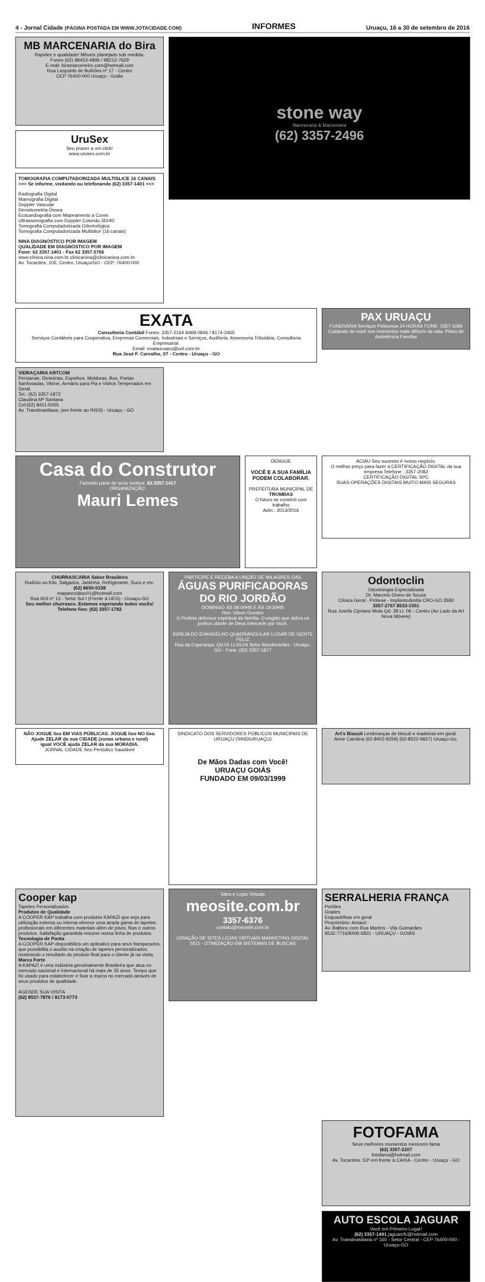4 - Jornal Cidade (PÁGINA POSTADA EM WWW.JOTACIDADE.COM) INFORMES Uruaçu, 16 a 30 de setembro de 2016
MB MARCENARIA do Bira
Rapidez e qualidade! Móveis planejado sob medida.
Fones (62) 98453-4896 / 98212-7629
E-mail: biramarceneiro.com@hotmail.com
Rua Leopoldo de Bulhões nº 17 - Centro
CEP 76400-000 Uruaçu - Goiás
stone way
Marmoraria & Marcenaria
(62) 3357-2496
UruSex
Seu prazer a um click!
www.urusex.com.br
TOMOGRAFIA COMPUTADORIZADA MULTISLICE 16 CANAIS
>>> Se informe, visitando ou telefonando (62) 3357-1401 <<<
Radiografia Digital
Mamografia Digital
Doppler Vascular
Densitometria Óssea
Ecocardiografia com Mapeamento a Cores
Ultrassonografia com Doppler Colorido 3D/4D
Tomografia Computadorizada Odontológica
Tomografia Computadorizada Multislice (16 canais)
NINA DIAGNÓSTICO POR IMAGEM
QUALIDADE EM DIAGNÓSTICO POR IMAGEM
Fone: 62 3357.1401 - Fax 62 3357.5766
www.clinica.nina.com.br clinicanina@clinicanina.com.br
Av. Tocantins, 105, Centro, Uruaçu/GO - CEP: 76400-000
EXATA
Consultoria Contábil Fones: 3357-2164 8468-0846 / 8174-3465
Serviços Contábeis para Cooperativa, Empresas Comerciais, Industriais e Serviços, Auditoria, Assessoria Tributária, Consultoria Empresarial.
Email: exatauruacu@uol.com.br
Rua José F. Carvalho, 07 - Centro - Uruaçu - GO
PAX URUAÇU
FUNERÁRIA Serviços Póstumos 24 HORAS FONE: 3357-1086
Cuidando de você nos momentos mais difíceis da vida. Plano de Assistência Familiar
VIDRAÇARIA ARTCOM
Persianas, Divisórias, Espelhos, Molduras, Box, Portas Sanfonadas, Vitrine, Armário para Pia e Vidros Temperados em Geral.
Tel.: (62) 3357-1872
Claudina Mª Santana
Cel:(62) 8411-5065
Av. Transbrasiliana, (em frente ao INSS) - Uruaçu - GO
Casa do Construtor
Fazendo parte de seus sonhos. 62.3357.1417
ORGANIZAÇÃO:
Mauri Lemes
DENGUE
VOCÊ E A SUA FAMÍLIA PODEM COLABORAR.
PREFEITURA MUNICIPAL DE TROMBAS
O futuro se constrói com trabalho
Adm.: 2013/2016
ACIAU Seu sucesso é nosso negócio.
O melhor preço para fazer a CERTIFICAÇÃO DIGITAL da sua empresa Telefone : 3357-2082
CERTIFICAÇÃO DIGITAL SPC
SUAS OPERAÇÕES DIGITAIS MUITO MAIS SEGURAS
CHURRASCARIA Sabor Brasileiro
Rodízio ou Kilo, Salgados, Jantinha, Refrigerante, Suco e etc.
(62) 8650-5338
maparecidasc01@hotmail.com
Rua 603 nº 13 - Setor Sul I (Frente à UEG) - Uruaçu-GO
Seu melhor churrasco. Estamos esperando todos vocês!
Telefone fixo: (62) 3357-1782
PARTICIPE E RECEBA A UNÇÃO DE MILAGRES DAS
ÁGUAS PURIFICADORAS DO RIO JORDÃO
DOMINGO ÀS 09:00HS E ÀS 19:30HS
Rev. Vilson Guedes
O Profeta defensor espiritual da família. O ungido que dobra os joelhos diante de Deus intercede por Você.
IGREJA DO EVANGELHO QUADRANGULAR LUGAR DE GENTE FELIZ
Rua da Esperança, Qd.04 Lt.03,04 Setor Bandeirantes - Uruaçu-GO - Fone: (62) 3357-1877
Odontoclin
Odontologia Especializada
Dr. Marcelo Divino de Souza
Clínica Geral - Prótese - Implantodontia CRO-GO 3583
3357-2767 8533-1551
Rua Josefa Cipriano Mota Qd. 28 Lt. 06 - Centro (Ao Lado da Art Nova Móveis)
NÃO JOGUE lixo EM VIAS PÚBLICAS. JOGUE lixo NO lixo.
Ajude ZELAR da sua CIDADE (zonas urbana e rural)
igual VOCÊ ajuda ZELAR da sua MORADIA.
JORNAL CIDADE Seu Periódico Saudável
SINDICATO DOS SERVIDORES PÚBLICOS MUNICIPAIS DE URUAÇU (SINDIURUAÇU)
De Mãos Dadas com Você!
URUAÇU GOIÁS
FUNDADO EM 09/03/1999
Art's Biscuit Lembranças de biscuit e madeiras em geral.
Anne Carolina (62-8402-9259) (62-8522-9837) Uruaçu-Go.
Cooper kap
Tapetes Personalizados
Produtos de Qualidade
A COOPER KAP trabalha com produtos KAPAZI que seja para utilização externa ou interna oferece uma ampla gama de tapetes profissionais em diferentes materiais além de pisos, fitas e outros produtos. Satisfação garantida resume nossa linha de produtos.
Tecnologia de Ponta
A COOPER KAP disponibiliza um aplicativo para seus franqueados, que possibilita o auxílio na criação de tapetes personalizados, mostrando o resultado do produto final para o cliente já na visita.
Marca Forte
A KAPAZI é uma indústria genuinamente Brasileira que atua no mercado nacional e internacional há mais de 35 anos. Tempo que foi usado para estabelecer e fixar a marca no mercado através de seus produtos de qualidade.
AGENDE SUA VISITA
(62) 8537-7876 / 8173-5773
Sites e Lojas Virtuais
meosite.com.br
3357-6376
contato@meosite.com.br
CRIAÇÃO DE SITES LOJAS VIRTUAIS MARKETING DIGITAL SEO - OTIMIZAÇÃO EM SISTEMAS DE BUSCAS
SERRALHERIA FRANÇA
Portões
Grades
Esquadrilhas em geral
Proprietário: Amauri
Av. Balbino com Rua Martins - Vila Guimarães
8532-7716/8406-5831 - URUAÇU - GOIÁS
FOTOFAMA
Seus melhores momentos merecem fama
(62) 3357-2207
fotofama@hotmail.com
Av. Tocantins, 53ª em frente à CAIXA - Centro - Uruaçu - GO
AUTO ESCOLA JAGUAR
Você em Primeiro Lugar!
(62) 3357-1491 jaguarcfc@hotmail.com
Av. Transbrasiliana nº 160 - Setor Central - CEP 76400-000 - Uruaçu-GO